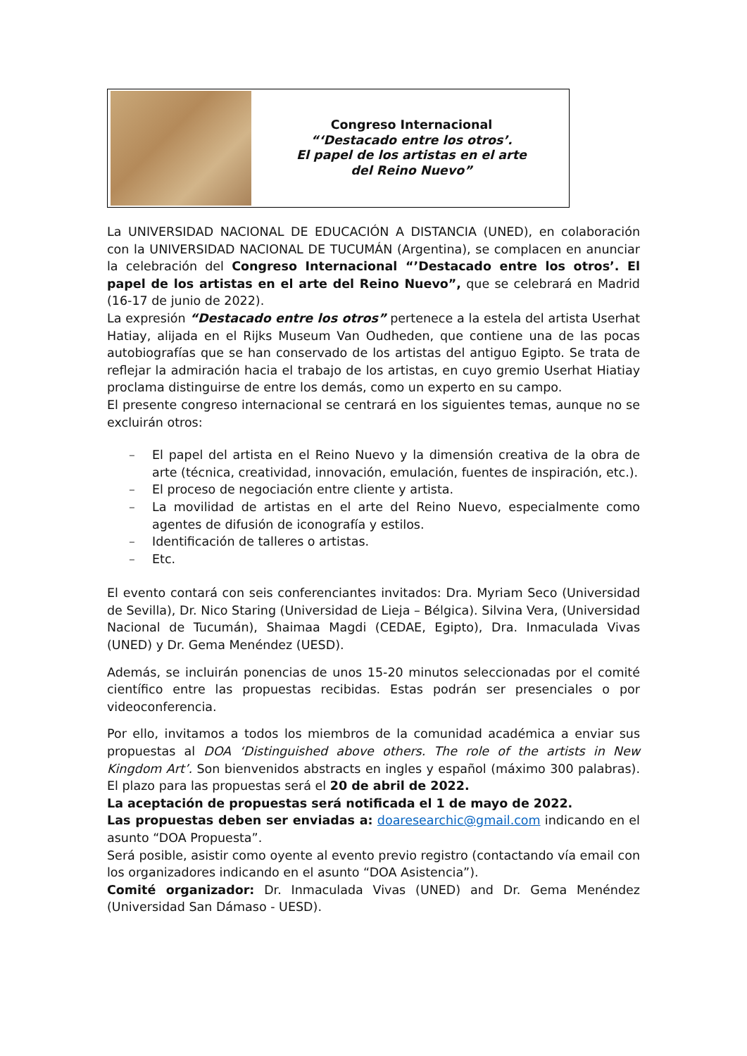Congreso Internacional
“‘Destacado entre los otros’.
El papel de los artistas en el arte
del Reino Nuevo”
La UNIVERSIDAD NACIONAL DE EDUCACIÓN A DISTANCIA (UNED), en colaboración con la UNIVERSIDAD NACIONAL DE TUCUMÁN (Argentina), se complacen en anunciar la celebración del Congreso Internacional “’Destacado entre los otros’. El papel de los artistas en el arte del Reino Nuevo”, que se celebrará en Madrid (16-17 de junio de 2022).
La expresión “Destacado entre los otros” pertenece a la estela del artista Userhat Hatiay, alijada en el Rijks Museum Van Oudheden, que contiene una de las pocas autobiografías que se han conservado de los artistas del antiguo Egipto. Se trata de reflejar la admiración hacia el trabajo de los artistas, en cuyo gremio Userhat Hiatiay proclama distinguirse de entre los demás, como un experto en su campo.
El presente congreso internacional se centrará en los siguientes temas, aunque no se excluirán otros:
– El papel del artista en el Reino Nuevo y la dimensión creativa de la obra de arte (técnica, creatividad, innovación, emulación, fuentes de inspiración, etc.).
– El proceso de negociación entre cliente y artista.
– La movilidad de artistas en el arte del Reino Nuevo, especialmente como agentes de difusión de iconografía y estilos.
– Identificación de talleres o artistas.
– Etc.
El evento contará con seis conferenciantes invitados: Dra. Myriam Seco (Universidad de Sevilla), Dr. Nico Staring (Universidad de Lieja – Bélgica). Silvina Vera, (Universidad Nacional de Tucumán), Shaimaa Magdi (CEDAE, Egipto), Dra. Inmaculada Vivas (UNED) y Dr. Gema Menéndez (UESD).
Además, se incluirán ponencias de unos 15-20 minutos seleccionadas por el comité científico entre las propuestas recibidas. Estas podrán ser presenciales o por videoconferencia.
Por ello, invitamos a todos los miembros de la comunidad académica a enviar sus propuestas al DOA ‘Distinguished above others. The role of the artists in New Kingdom Art’. Son bienvenidos abstracts en ingles y español (máximo 300 palabras). El plazo para las propuestas será el 20 de abril de 2022.
La aceptación de propuestas será notificada el 1 de mayo de 2022.
Las propuestas deben ser enviadas a: doaresearchic@gmail.com indicando en el asunto “DOA Propuesta”.
Será posible, asistir como oyente al evento previo registro (contactando vía email con los organizadores indicando en el asunto “DOA Asistencia”).
Comité organizador: Dr. Inmaculada Vivas (UNED) and Dr. Gema Menéndez (Universidad San Dámaso - UESD).